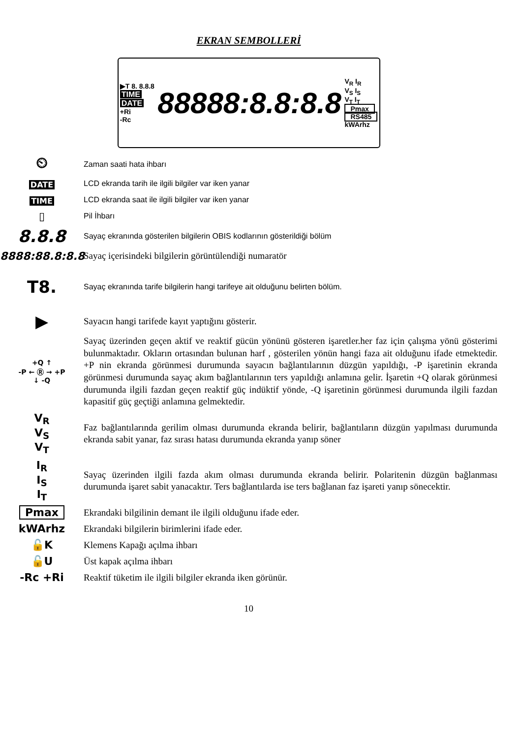EKRAN SEMBOLLERİ
▶T 8. 8.8.8
TIME
DATE
+Ri
-Rc
88888:8.8:8.8
V<sub>R</sub> I<sub>R</sub>
V<sub>S</sub> I<sub>S</sub>
V<sub>T</sub> I<sub>T</sub>
Pmax
RS485
kWArhz
⏲
Zaman saati hata ihbarı
DATE
LCD ekranda tarih ile ilgili bilgiler var iken yanar
TIME
LCD ekranda saat ile ilgili bilgiler var iken yanar
▯
Pil İhbarı
8.8.8
Sayaç ekranında gösterilen bilgilerin OBIS kodlarının gösterildiği bölüm
8888:88.8:8.8
Sayaç içerisindeki bilgilerin görüntülendiği numaratör
T8.
Sayaç ekranında tarife bilgilerin hangi tarifeye ait olduğunu belirten bölüm.
▶
Sayacın hangi tarifede kayıt yaptığını gösterir.
+Q ↑
-P ← Ⓡ → +P
↓ -Q
Sayaç üzerinden geçen aktif ve reaktif gücün yönünü gösteren işaretler.her faz için çalışma yönü gösterimi bulunmaktadır. Okların ortasından bulunan harf , gösterilen yönün hangi faza ait olduğunu ifade etmektedir. +P nin ekranda görünmesi durumunda sayacın bağlantılarının düzgün yapıldığı, -P işaretinin ekranda görünmesi durumunda sayaç akım bağlantılarının ters yapıldığı anlamına gelir. İşaretin +Q olarak görünmesi durumunda ilgili fazdan geçen reaktif güç indüktif yönde, -Q işaretinin görünmesi durumunda ilgili fazdan kapasitif güç geçtiği anlamına gelmektedir.
V<sub>R</sub>
V<sub>S</sub>
V<sub>T</sub>
Faz bağlantılarında gerilim olması durumunda ekranda belirir, bağlantıların düzgün yapılması durumunda ekranda sabit yanar, faz sırası hatası durumunda ekranda yanıp söner
I<sub>R</sub>
I<sub>S</sub>
I<sub>T</sub>
Sayaç üzerinden ilgili fazda akım olması durumunda ekranda belirir. Polaritenin düzgün bağlanması durumunda işaret sabit yanacaktır. Ters bağlantılarda ise ters bağlanan faz işareti yanıp sönecektir.
Pmax
Ekrandaki bilgilinin demant ile ilgili olduğunu ifade eder.
kWArhz
Ekrandaki bilgilerin birimlerini ifade eder.
🔓K
Klemens Kapağı açılma ihbarı
🔓U
Üst kapak açılma ihbarı
-Rc +Ri
Reaktif tüketim ile ilgili bilgiler ekranda iken görünür.
10